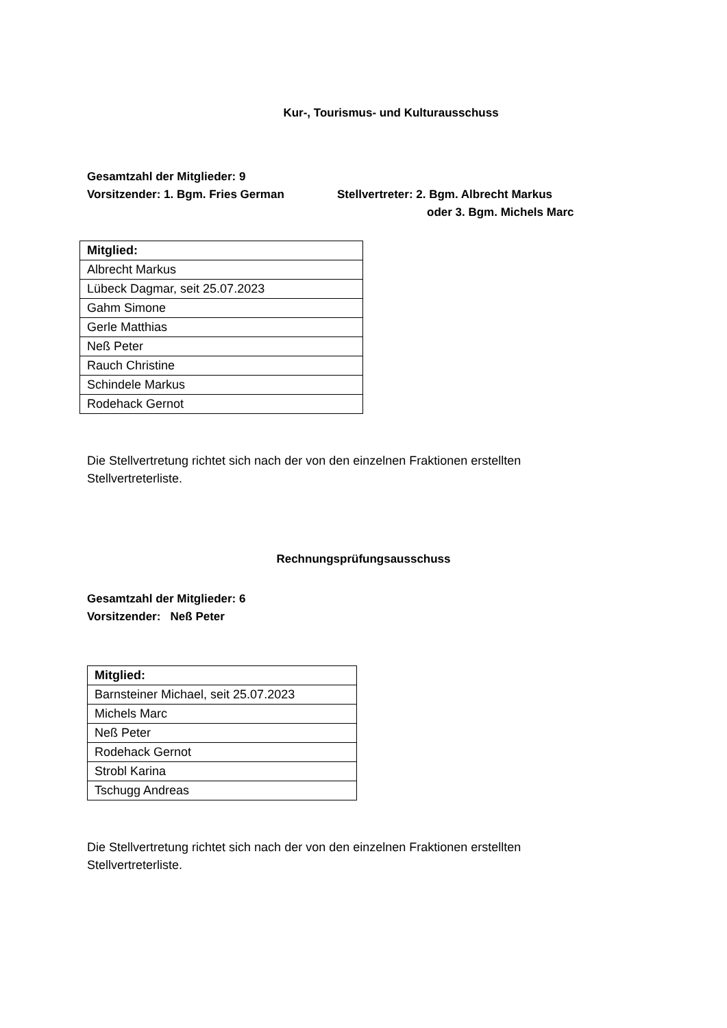Kur-, Tourismus- und Kulturausschuss
Gesamtzahl der Mitglieder: 9
Vorsitzender: 1. Bgm. Fries German Stellvertreter: 2. Bgm. Albrecht Markus
oder 3. Bgm. Michels Marc
| Mitglied: |
| --- |
| Albrecht Markus |
| Lübeck Dagmar, seit 25.07.2023 |
| Gahm Simone |
| Gerle Matthias |
| Neß Peter |
| Rauch Christine |
| Schindele Markus |
| Rodehack Gernot |
Die Stellvertretung richtet sich nach der von den einzelnen Fraktionen erstellten Stellvertreterliste.
Rechnungsprüfungsausschuss
Gesamtzahl der Mitglieder: 6
Vorsitzender: Neß Peter
| Mitglied: |
| --- |
| Barnsteiner Michael, seit 25.07.2023 |
| Michels Marc |
| Neß Peter |
| Rodehack Gernot |
| Strobl Karina |
| Tschugg Andreas |
Die Stellvertretung richtet sich nach der von den einzelnen Fraktionen erstellten Stellvertreterliste.